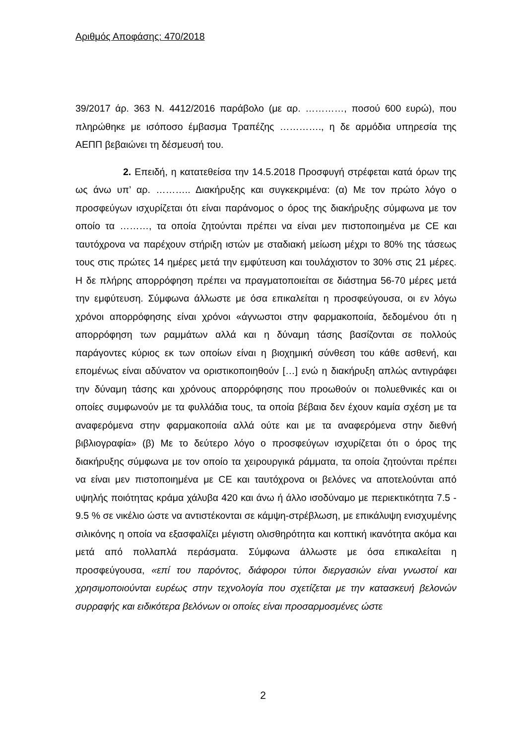Αριθμός Αποφάσης: 470/2018
39/2017 άρ. 363 Ν. 4412/2016 παράβολο (με αρ. …………, ποσού 600 ευρώ), που πληρώθηκε με ισόποσο έμβασμα Τραπέζης …………., η δε αρμόδια υπηρεσία της ΑΕΠΠ βεβαιώνει τη δέσμευσή του.
2. Επειδή, η κατατεθείσα την 14.5.2018 Προσφυγή στρέφεται κατά όρων της ως άνω υπ’ αρ. ……….. Διακήρυξης και συγκεκριμένα: (α) Με τον πρώτο λόγο ο προσφεύγων ισχυρίζεται ότι είναι παράνομος ο όρος της διακήρυξης σύμφωνα με τον οποίο τα ………, τα οποία ζητούνται πρέπει να είναι μεν πιστοποιημένα με CE και ταυτόχρονα να παρέχουν στήριξη ιστών με σταδιακή μείωση μέχρι το 80% της τάσεως τους στις πρώτες 14 ημέρες μετά την εμφύτευση και τουλάχιστον το 30% στις 21 μέρες. Η δε πλήρης απορρόφηση πρέπει να πραγματοποιείται σε διάστημα 56-70 μέρες μετά την εμφύτευση. Σύμφωνα άλλωστε με όσα επικαλείται η προσφεύγουσα, οι εν λόγω χρόνοι απορρόφησης είναι χρόνοι «άγνωστοι στην φαρμακοποιία, δεδομένου ότι η απορρόφηση των ραμμάτων αλλά και η δύναμη τάσης βασίζονται σε πολλούς παράγοντες κύριος εκ των οποίων είναι η βιοχημική σύνθεση του κάθε ασθενή, και επομένως είναι αδύνατον να οριστικοποιηθούν […] ενώ η διακήρυξη απλώς αντιγράφει την δύναμη τάσης και χρόνους απορρόφησης που προωθούν οι πολυεθνικές και οι οποίες συμφωνούν με τα φυλλάδια τους, τα οποία βέβαια δεν έχουν καμία σχέση με τα αναφερόμενα στην φαρμακοποιία αλλά ούτε και με τα αναφερόμενα στην διεθνή βιβλιογραφία» (β) Με το δεύτερο λόγο ο προσφεύγων ισχυρίζεται ότι ο όρος της διακήρυξης σύμφωνα με τον οποίο τα χειρουργικά ράμματα, τα οποία ζητούνται πρέπει να είναι μεν πιστοποιημένα με CE και ταυτόχρονα οι βελόνες να αποτελούνται από υψηλής ποιότητας κράμα χάλυβα 420 και άνω ή άλλο ισοδύναμο με περιεκτικότητα 7.5 - 9.5 % σε νικέλιο ώστε να αντιστέκονται σε κάμψη-στρέβλωση, με επικάλυψη ενισχυμένης σιλικόνης η οποία να εξασφαλίζει μέγιστη ολισθηρότητα και κοπτική ικανότητα ακόμα και μετά από πολλαπλά περάσματα. Σύμφωνα άλλωστε με όσα επικαλείται η προσφεύγουσα, «επί του παρόντος, διάφοροι τύποι διεργασιών είναι γνωστοί και χρησιμοποιούνται ευρέως στην τεχνολογία που σχετίζεται με την κατασκευή βελονών συρραφής και ειδικότερα βελόνων οι οποίες είναι προσαρμοσμένες ώστε
2